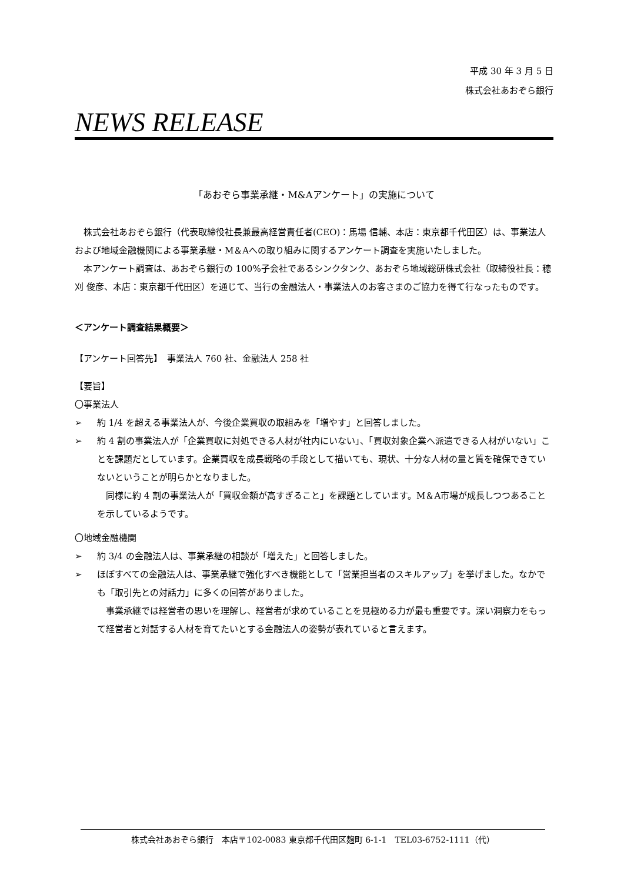平成 30 年 3 月 5 日
株式会社あおぞら銀行
NEWS RELEASE
「あおぞら事業承継・M&Aアンケート」の実施について
株式会社あおぞら銀行（代表取締役社長兼最高経営責任者(CEO)：馬場 信輔、本店：東京都千代田区）は、事業法人および地域金融機関による事業承継・M＆Aへの取り組みに関するアンケート調査を実施いたしました。
本アンケート調査は、あおぞら銀行の 100%子会社であるシンクタンク、あおぞら地域総研株式会社（取締役社長：穂刈 俊彦、本店：東京都千代田区）を通じて、当行の金融法人・事業法人のお客さまのご協力を得て行なったものです。
＜アンケート調査結果概要＞
【アンケート回答先】　事業法人 760 社、金融法人 258 社
【要旨】
〇事業法人
➢ 約 1/4 を超える事業法人が、今後企業買収の取組みを「増やす」と回答しました。
➢ 約 4 割の事業法人が「企業買収に対処できる人材が社内にいない」、「買収対象企業へ派遣できる人材がいない」ことを課題だとしています。企業買収を成長戦略の手段として描いても、現状、十分な人材の量と質を確保できていないということが明らかとなりました。
同様に約 4 割の事業法人が「買収金額が高すぎること」を課題としています。M＆A市場が成長しつつあることを示しているようです。
〇地域金融機関
➢ 約 3/4 の金融法人は、事業承継の相談が「増えた」と回答しました。
➢ ほぼすべての金融法人は、事業承継で強化すべき機能として「営業担当者のスキルアップ」を挙げました。なかでも「取引先との対話力」に多くの回答がありました。
事業承継では経営者の思いを理解し、経営者が求めていることを見極める力が最も重要です。深い洞察力をもって経営者と対話する人材を育てたいとする金融法人の姿勢が表れていると言えます。
株式会社あおぞら銀行　本店〒102-0083 東京都千代田区麹町 6-1-1　TEL03-6752-1111（代）